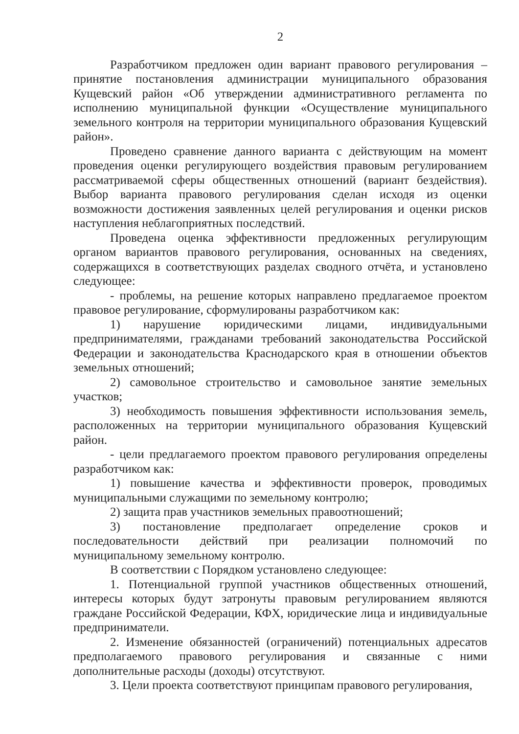2
Разработчиком предложен один вариант правового регулирования – принятие постановления администрации муниципального образования Кущевский район «Об утверждении административного регламента по исполнению муниципальной функции «Осуществление муниципального земельного контроля на территории муниципального образования Кущевский район».
Проведено сравнение данного варианта с действующим на момент проведения оценки регулирующего воздействия правовым регулированием рассматриваемой сферы общественных отношений (вариант бездействия). Выбор варианта правового регулирования сделан исходя из оценки возможности достижения заявленных целей регулирования и оценки рисков наступления неблагоприятных последствий.
Проведена оценка эффективности предложенных регулирующим органом вариантов правового регулирования, основанных на сведениях, содержащихся в соответствующих разделах сводного отчёта, и установлено следующее:
- проблемы, на решение которых направлено предлагаемое проектом правовое регулирование, сформулированы разработчиком как:
1) нарушение юридическими лицами, индивидуальными предпринимателями, гражданами требований законодательства Российской Федерации и законодательства Краснодарского края в отношении объектов земельных отношений;
2) самовольное строительство и самовольное занятие земельных участков;
3) необходимость повышения эффективности использования земель, расположенных на территории муниципального образования Кущевский район.
- цели предлагаемого проектом правового регулирования определены разработчиком как:
1) повышение качества и эффективности проверок, проводимых муниципальными служащими по земельному контролю;
2) защита прав участников земельных правоотношений;
3) постановление предполагает определение сроков и последовательности действий при реализации полномочий по муниципальному земельному контролю.
В соответствии с Порядком установлено следующее:
1. Потенциальной группой участников общественных отношений, интересы которых будут затронуты правовым регулированием являются граждане Российской Федерации, КФХ, юридические лица и индивидуальные предприниматели.
2. Изменение обязанностей (ограничений) потенциальных адресатов предполагаемого правового регулирования и связанные с ними дополнительные расходы (доходы) отсутствуют.
3. Цели проекта соответствуют принципам правового регулирования,